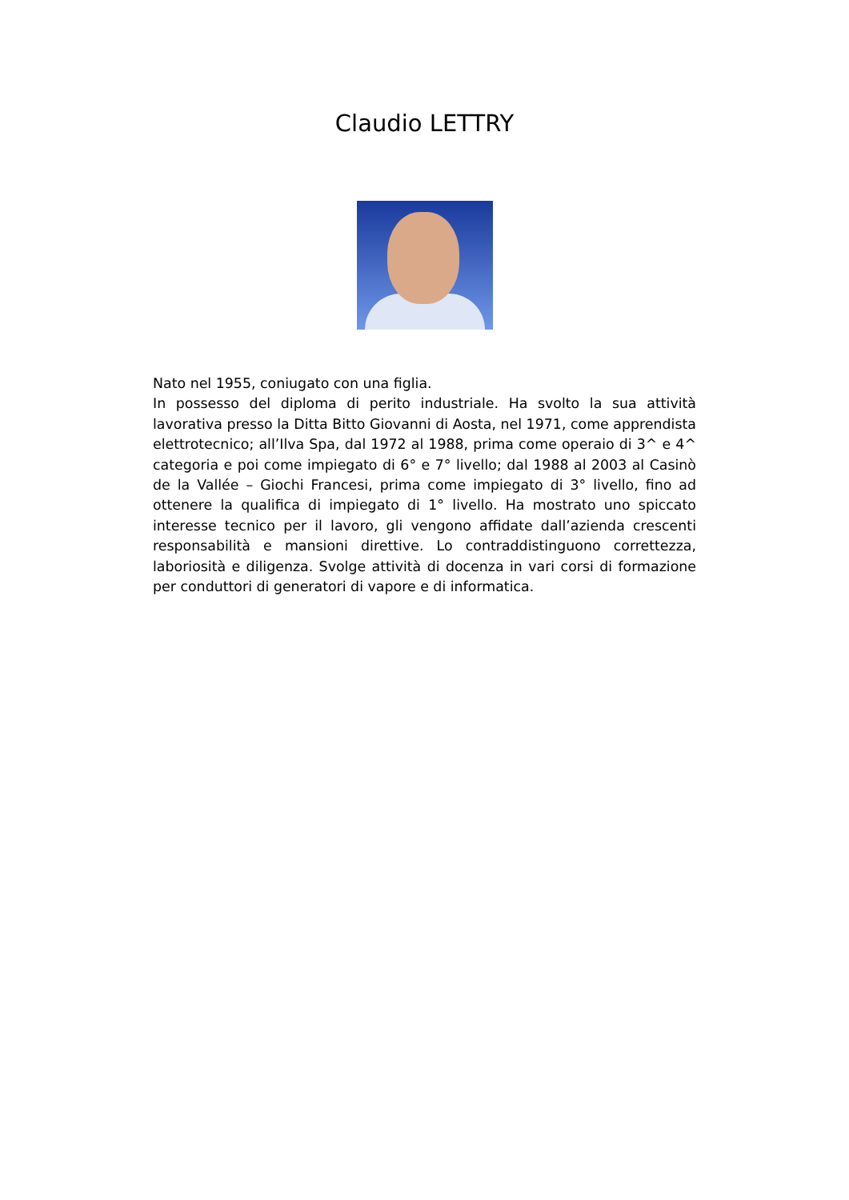Claudio LETTRY
Nato nel 1955, coniugato con una figlia.
In possesso del diploma di perito industriale. Ha svolto la sua attività lavorativa presso la Ditta Bitto Giovanni di Aosta, nel 1971, come apprendista elettrotecnico; all’Ilva Spa, dal 1972 al 1988, prima come operaio di 3^ e 4^ categoria e poi come impiegato di 6° e 7° livello; dal 1988 al 2003 al Casinò de la Vallée – Giochi Francesi, prima come impiegato di 3° livello, fino ad ottenere la qualifica di impiegato di 1° livello. Ha mostrato uno spiccato interesse tecnico per il lavoro, gli vengono affidate dall’azienda crescenti responsabilità e mansioni direttive. Lo contraddistinguono correttezza, laboriosità e diligenza. Svolge attività di docenza in vari corsi di formazione per conduttori di generatori di vapore e di informatica.